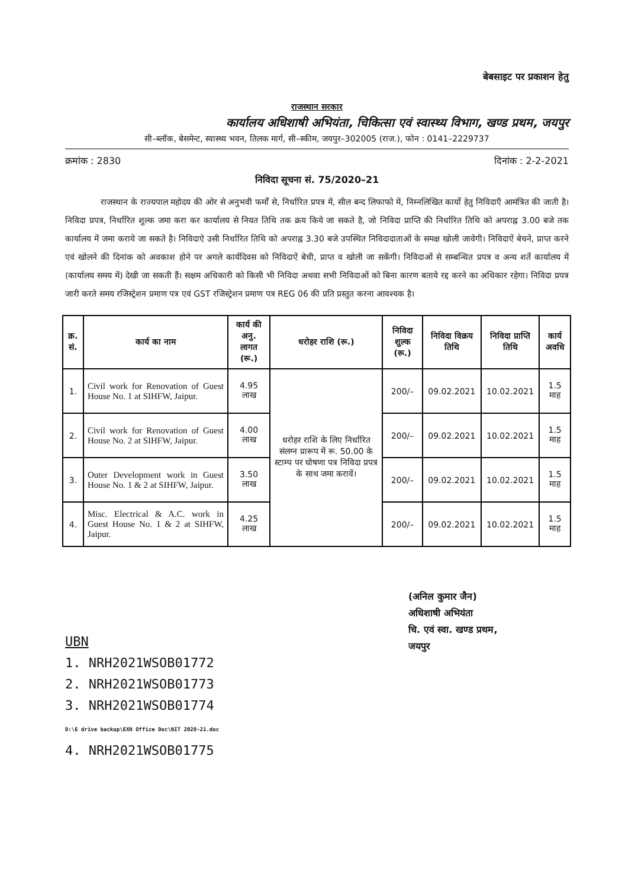बेबसाइट पर प्रकाशन हेतु
राजस्थान सरकार
कार्यालय अधिशाषी अभियंता, चिकित्सा एवं स्वास्थ्य विभाग, खण्ड प्रथम, जयपुर
सी–ब्लॉक, बेसमेन्ट, स्वास्थ्य भवन, तिलक मार्ग, सी–स्कीम, जयपुर–302005 (राज.), फोन : 0141–2229737
क्रमांक : 2830 दिनांक : 2-2-2021
निविदा सूचना सं. 75/2020–21
राजस्थान के राज्यपाल महोदय की ओर से अनुभवी फर्मों से, निर्धारित प्रपत्र में, सील बन्द लिफाफो में, निम्नलिखित कार्यो हेतु निविदाएँ आमंत्रित की जाती है। निविदा प्रपत्र, निर्धारित शुल्क जमा करा कर कार्यालय से नियत तिथि तक क्रय किये जा सकते है, जो निविदा प्राप्ति की निर्धारित तिथि को अपराह्न 3.00 बजे तक कार्यालय में जमा कराये जा सकते है। निविदाऐ उसी निर्धारित तिथि को अपराह्न 3.30 बजे उपस्थित निविदादाताओं के समक्ष खोली जावेगी। निविदाऐं बेचने, प्राप्त करने एवं खोलने की दिनांक को अवकाश होने पर अगले कार्यदिवस को निविदाऐं बेची, प्राप्त व खोली जा सकेंगी। निविदाओं से सम्बन्धित प्रपत्र व अन्य शर्ते कार्यालय में (कार्यालय समय में) देखी जा सकती हैं। सक्षम अधिकारी को किसी भी निविदा अथवा सभी निविदाओं को बिना कारण बताये रद्द करने का अधिकार रहेगा। निविदा प्रपत्र जारी करते समय रजिस्ट्रेशन प्रमाण पत्र एवं GST रजिस्ट्रेशन प्रमाण पत्र REG 06 की प्रति प्रस्तुत करना आवश्यक है।
| क्र. सं. | कार्य का नाम | कार्य की अनु. लागत (रू.) | धरोहर राशि (रू.) | निविदा शुल्क (रू.) | निविदा विक्रय तिथि | निविदा प्राप्ति तिथि | कार्य अवधि |
| --- | --- | --- | --- | --- | --- | --- | --- |
| 1. | Civil work for Renovation of Guest House No. 1 at SIHFW, Jaipur. | 4.95 लाख | धरोहर राशि के लिए निर्धारित संलग्न प्रारूप में रू. 50.00 के स्टाम्प पर घोषणा पत्र निविदा प्रपत्र के साथ जमा करावें। | 200/– | 09.02.2021 | 10.02.2021 | 1.5 माह |
| 2. | Civil work for Renovation of Guest House No. 2 at SIHFW, Jaipur. | 4.00 लाख | | 200/– | 09.02.2021 | 10.02.2021 | 1.5 माह |
| 3. | Outer Development work in Guest House No. 1 & 2 at SIHFW, Jaipur. | 3.50 लाख | | 200/– | 09.02.2021 | 10.02.2021 | 1.5 माह |
| 4. | Misc. Electrical & A.C. work in Guest House No. 1 & 2 at SIHFW, Jaipur. | 4.25 लाख | | 200/– | 09.02.2021 | 10.02.2021 | 1.5 माह |
(अनिल कुमार जैन)
अधिशाषी अभियंता
चि. एवं स्वा. खण्ड प्रथम,
जयपुर
UBN
1. NRH2021WSOB01772
2. NRH2021WSOB01773
3. NRH2021WSOB01774
D:\E drive backup\EXN Office Doc\NIT 2020-21.doc
4. NRH2021WSOB01775